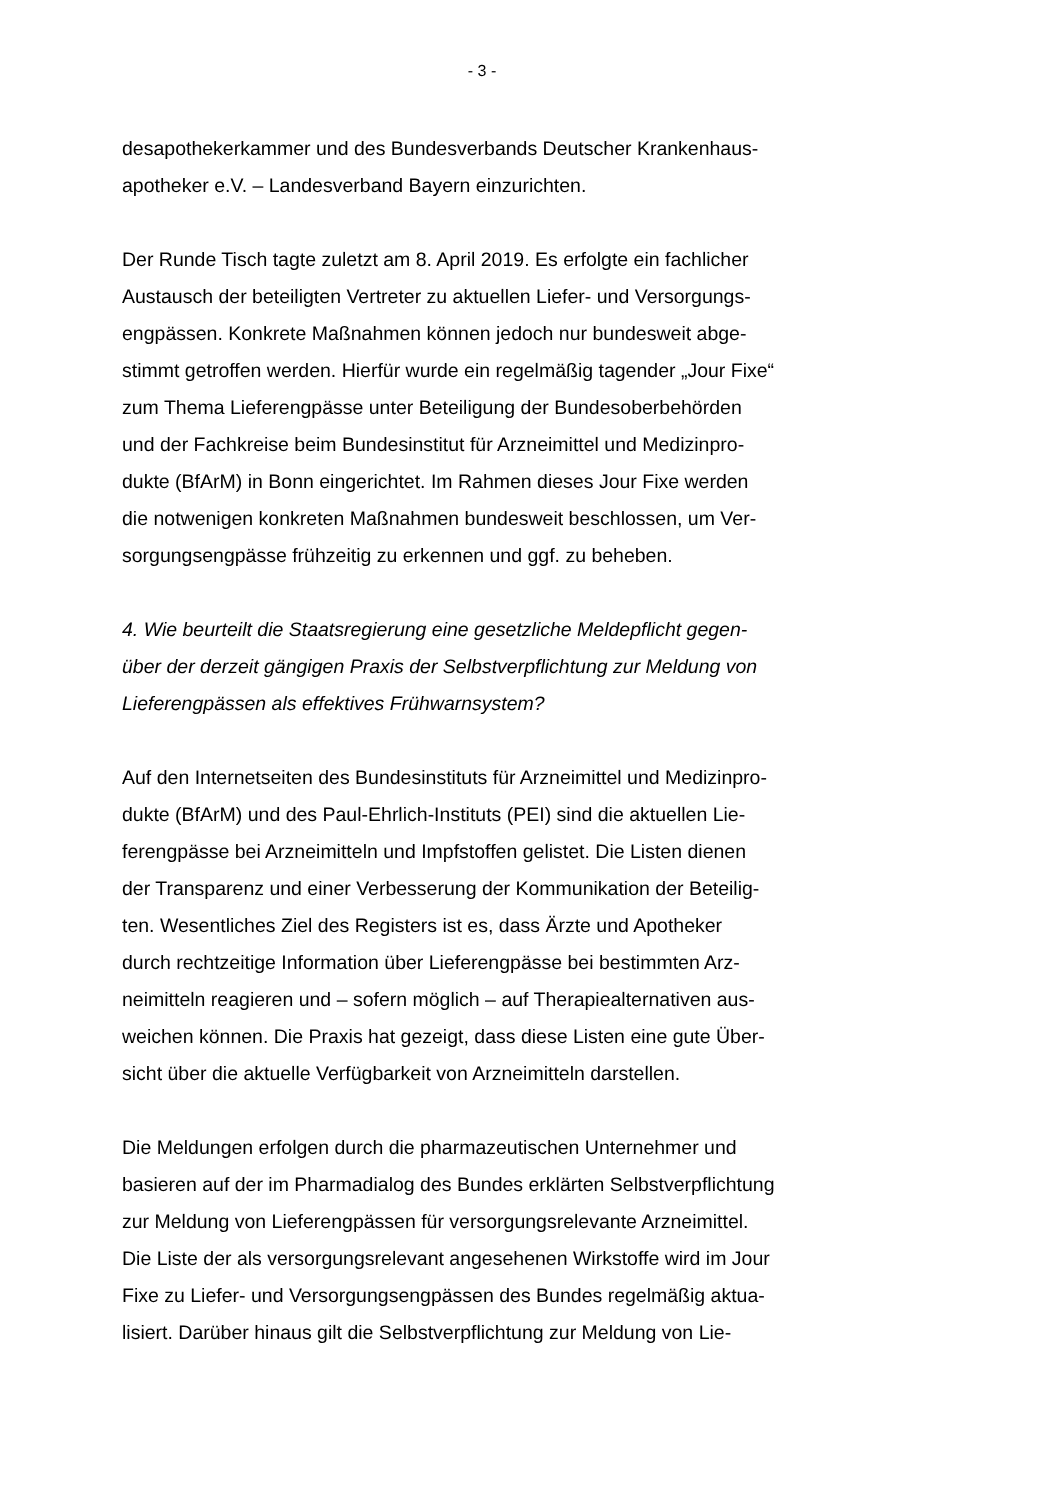- 3 -
desapothekerkammer und des Bundesverbands Deutscher Krankenhaus-
apotheker e.V. – Landesverband Bayern einzurichten.
Der Runde Tisch tagte zuletzt am 8. April 2019. Es erfolgte ein fachlicher
Austausch der beteiligten Vertreter zu aktuellen Liefer- und Versorgungs-
engpässen. Konkrete Maßnahmen können jedoch nur bundesweit abge-
stimmt getroffen werden. Hierfür wurde ein regelmäßig tagender „Jour Fixe“
zum Thema Lieferengpässe unter Beteiligung der Bundesoberbehörden
und der Fachkreise beim Bundesinstitut für Arzneimittel und Medizinpro-
dukte (BfArM) in Bonn eingerichtet. Im Rahmen dieses Jour Fixe werden
die notwenigen konkreten Maßnahmen bundesweit beschlossen, um Ver-
sorgungsengpässe frühzeitig zu erkennen und ggf. zu beheben.
4. Wie beurteilt die Staatsregierung eine gesetzliche Meldepflicht gegen-
über der derzeit gängigen Praxis der Selbstverpflichtung zur Meldung von
Lieferengpässen als effektives Frühwarnsystem?
Auf den Internetseiten des Bundesinstituts für Arzneimittel und Medizinpro-
dukte (BfArM) und des Paul-Ehrlich-Instituts (PEI) sind die aktuellen Lie-
ferengpässe bei Arzneimitteln und Impfstoffen gelistet. Die Listen dienen
der Transparenz und einer Verbesserung der Kommunikation der Beteilig-
ten. Wesentliches Ziel des Registers ist es, dass Ärzte und Apotheker
durch rechtzeitige Information über Lieferengpässe bei bestimmten Arz-
neimitteln reagieren und – sofern möglich – auf Therapiealternativen aus-
weichen können. Die Praxis hat gezeigt, dass diese Listen eine gute Über-
sicht über die aktuelle Verfügbarkeit von Arzneimitteln darstellen.
Die Meldungen erfolgen durch die pharmazeutischen Unternehmer und
basieren auf der im Pharmadialog des Bundes erklärten Selbstverpflichtung
zur Meldung von Lieferengpässen für versorgungsrelevante Arzneimittel.
Die Liste der als versorgungsrelevant angesehenen Wirkstoffe wird im Jour
Fixe zu Liefer- und Versorgungsengpässen des Bundes regelmäßig aktua-
lisiert. Darüber hinaus gilt die Selbstverpflichtung zur Meldung von Lie-